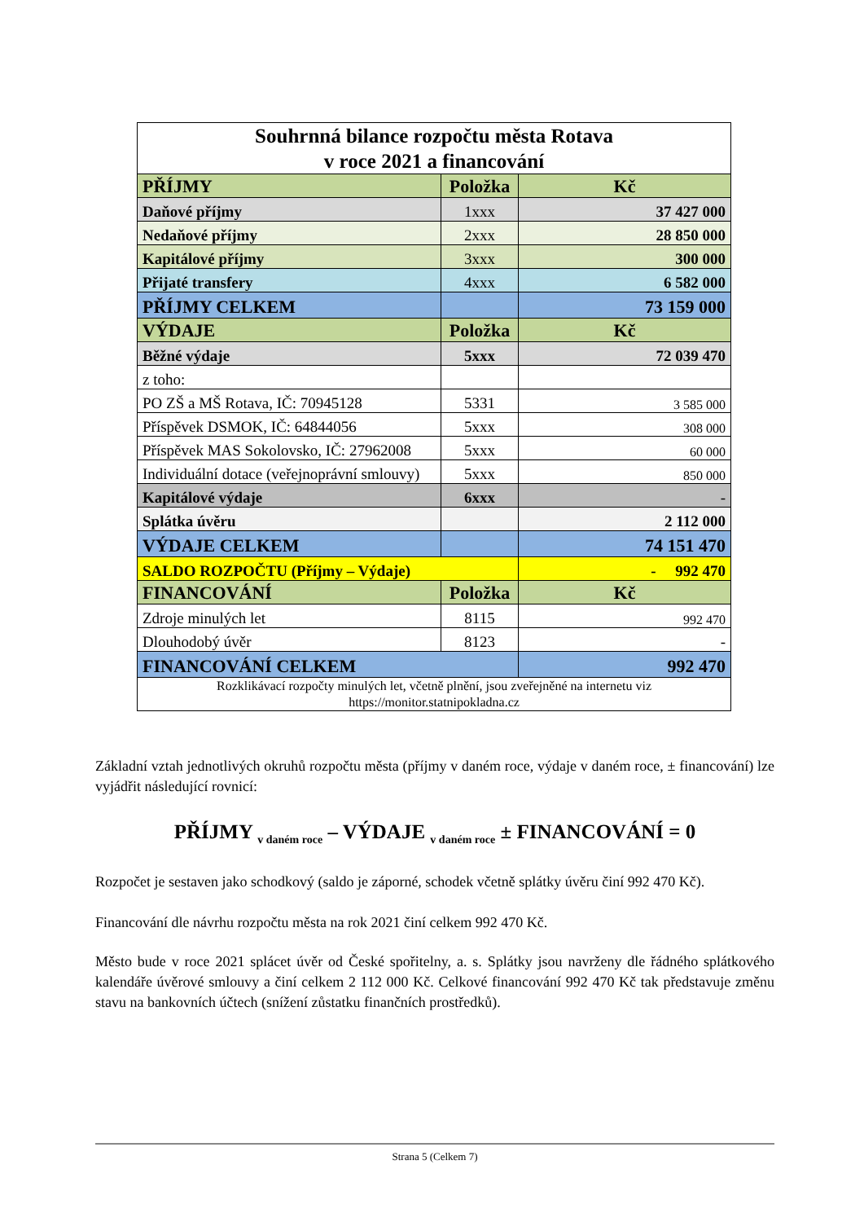| Souhrnná bilance rozpočtu města Rotava v roce 2021 a financování | | |
| PŘÍJMY | Položka | Kč |
| Daňové příjmy | 1xxx | 37 427 000 |
| Nedaňové příjmy | 2xxx | 28 850 000 |
| Kapitálové příjmy | 3xxx | 300 000 |
| Přijaté transfery | 4xxx | 6 582 000 |
| PŘÍJMY CELKEM | | 73 159 000 |
| VÝDAJE | Položka | Kč |
| Běžné výdaje | 5xxx | 72 039 470 |
| z toho: | | |
| PO ZŠ a MŠ Rotava, IČ: 70945128 | 5331 | 3 585 000 |
| Příspěvek DSMOK, IČ: 64844056 | 5xxx | 308 000 |
| Příspěvek MAS Sokolovsko, IČ: 27962008 | 5xxx | 60 000 |
| Individuální dotace (veřejnoprávní smlouvy) | 5xxx | 850 000 |
| Kapitálové výdaje | 6xxx | - |
| Splátka úvěru | | 2 112 000 |
| VÝDAJE CELKEM | | 74 151 470 |
| SALDO ROZPOČTU (Příjmy – Výdaje) | | - 992 470 |
| FINANCOVÁNÍ | Položka | Kč |
| Zdroje minulých let | 8115 | 992 470 |
| Dlouhodobý úvěr | 8123 | - |
| FINANCOVÁNÍ CELKEM | | 992 470 |
| Rozklikávací rozpočty minulých let, včetně plnění, jsou zveřejněné na internetu viz https://monitor.statnipokladna.cz | | |
Základní vztah jednotlivých okruhů rozpočtu města (příjmy v daném roce, výdaje v daném roce, ± financování) lze vyjádřit následující rovnicí:
PŘÍJMY <sub>v daném roce</sub> – VÝDAJE <sub>v daném roce</sub> ± FINANCOVÁNÍ = 0
Rozpočet je sestaven jako schodkový (saldo je záporné, schodek včetně splátky úvěru činí 992 470 Kč).
Financování dle návrhu rozpočtu města na rok 2021 činí celkem 992 470 Kč.
Město bude v roce 2021 splácet úvěr od České spořitelny, a. s. Splátky jsou navrženy dle řádného splátkového kalendáře úvěrové smlouvy a činí celkem 2 112 000 Kč. Celkové financování 992 470 Kč tak představuje změnu stavu na bankovních účtech (snížení zůstatku finančních prostředků).
Strana 5 (Celkem 7)